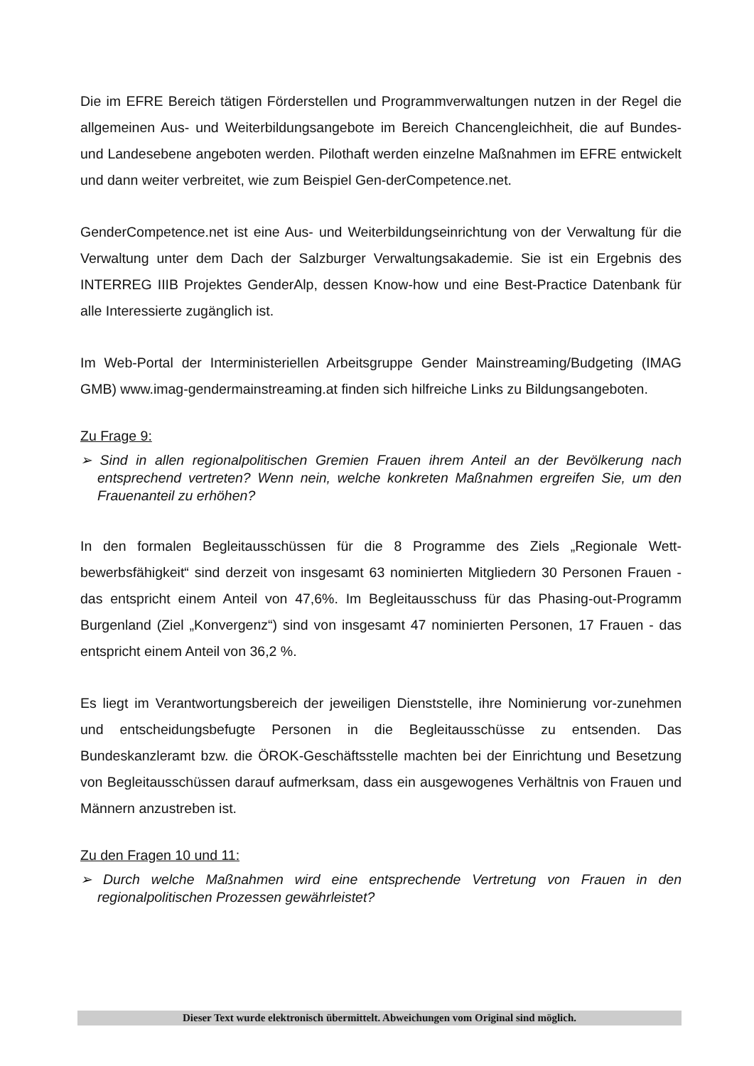Die im EFRE Bereich tätigen Förderstellen und Programmverwaltungen nutzen in der Regel die allgemeinen Aus- und Weiterbildungsangebote im Bereich Chancengleichheit, die auf Bundes- und Landesebene angeboten werden. Pilothaft werden einzelne Maßnahmen im EFRE entwickelt und dann weiter verbreitet, wie zum Beispiel Gen-derCompetence.net.
GenderCompetence.net ist eine Aus- und Weiterbildungseinrichtung von der Verwaltung für die Verwaltung unter dem Dach der Salzburger Verwaltungsakademie. Sie ist ein Ergebnis des INTERREG IIIB Projektes GenderAlp, dessen Know-how und eine Best-Practice Datenbank für alle Interessierte zugänglich ist.
Im Web-Portal der Interministeriellen Arbeitsgruppe Gender Mainstreaming/Budgeting (IMAG GMB) www.imag-gendermainstreaming.at finden sich hilfreiche Links zu Bildungsangeboten.
Zu Frage 9:
➢ Sind in allen regionalpolitischen Gremien Frauen ihrem Anteil an der Bevölkerung nach entsprechend vertreten? Wenn nein, welche konkreten Maßnahmen ergreifen Sie, um den Frauenanteil zu erhöhen?
In den formalen Begleitausschüssen für die 8 Programme des Ziels „Regionale Wett-bewerbsfähigkeit“ sind derzeit von insgesamt 63 nominierten Mitgliedern 30 Personen Frauen - das entspricht einem Anteil von 47,6%. Im Begleitausschuss für das Phasing-out-Programm Burgenland (Ziel „Konvergenz“) sind von insgesamt 47 nominierten Personen, 17 Frauen - das entspricht einem Anteil von 36,2 %.
Es liegt im Verantwortungsbereich der jeweiligen Dienststelle, ihre Nominierung vor-zunehmen und entscheidungsbefugte Personen in die Begleitausschüsse zu entsenden. Das Bundeskanzleramt bzw. die ÖROK-Geschäftsstelle machten bei der Einrichtung und Besetzung von Begleitausschüssen darauf aufmerksam, dass ein ausgewogenes Verhältnis von Frauen und Männern anzustreben ist.
Zu den Fragen 10 und 11:
➢ Durch welche Maßnahmen wird eine entsprechende Vertretung von Frauen in den regionalpolitischen Prozessen gewährleistet?
Dieser Text wurde elektronisch übermittelt. Abweichungen vom Original sind möglich.